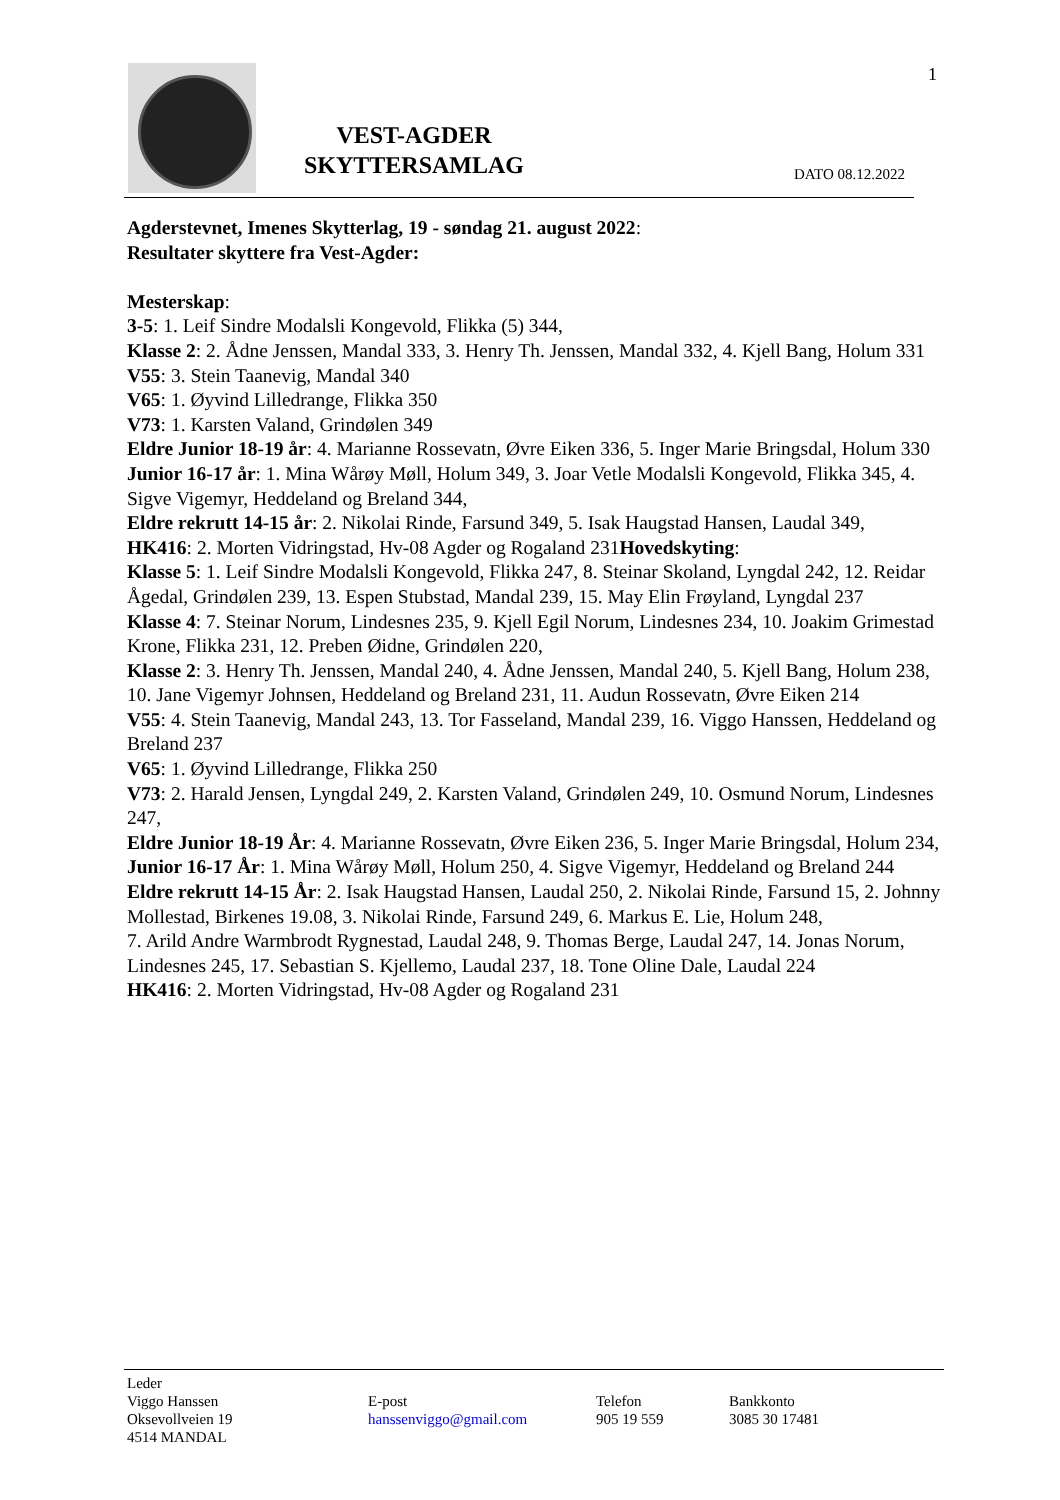VEST-AGDER SKYTTERSAMLAG
DATO 08.12.2022
1
Agderstevnet, Imenes Skytterlag, 19 - søndag 21. august 2022:
Resultater skyttere fra Vest-Agder:
Mesterskap:
3-5: 1. Leif Sindre Modalsli Kongevold, Flikka (5) 344,
Klasse 2: 2. Ådne Jenssen, Mandal 333, 3. Henry Th. Jenssen, Mandal 332, 4. Kjell Bang, Holum 331
V55: 3. Stein Taanevig, Mandal 340
V65: 1. Øyvind Lilledrange, Flikka 350
V73: 1. Karsten Valand, Grindølen 349
Eldre Junior 18-19 år: 4. Marianne Rossevatn, Øvre Eiken 336, 5. Inger Marie Bringsdal, Holum 330
Junior 16-17 år: 1. Mina Wårøy Møll, Holum 349, 3. Joar Vetle Modalsli Kongevold, Flikka 345, 4. Sigve Vigemyr, Heddeland og Breland 344,
Eldre rekrutt 14-15 år: 2. Nikolai Rinde, Farsund 349, 5. Isak Haugstad Hansen, Laudal 349,
HK416: 2. Morten Vidringstad, Hv-08 Agder og Rogaland 231Hovedskyting:
Klasse 5: 1. Leif Sindre Modalsli Kongevold, Flikka 247, 8. Steinar Skoland, Lyngdal 242, 12. Reidar Ågedal, Grindølen 239, 13. Espen Stubstad, Mandal 239, 15. May Elin Frøyland, Lyngdal 237
Klasse 4: 7. Steinar Norum, Lindesnes 235, 9. Kjell Egil Norum, Lindesnes 234, 10. Joakim Grimestad Krone, Flikka 231, 12. Preben Øidne, Grindølen 220,
Klasse 2: 3. Henry Th. Jenssen, Mandal 240, 4. Ådne Jenssen, Mandal 240, 5. Kjell Bang, Holum 238,
10. Jane Vigemyr Johnsen, Heddeland og Breland 231, 11. Audun Rossevatn, Øvre Eiken 214
V55: 4. Stein Taanevig, Mandal 243, 13. Tor Fasseland, Mandal 239, 16. Viggo Hanssen, Heddeland og Breland 237
V65: 1. Øyvind Lilledrange, Flikka 250
V73: 2. Harald Jensen, Lyngdal 249, 2. Karsten Valand, Grindølen 249, 10. Osmund Norum, Lindesnes 247,
Eldre Junior 18-19 År: 4. Marianne Rossevatn, Øvre Eiken 236, 5. Inger Marie Bringsdal, Holum 234,
Junior 16-17 År: 1. Mina Wårøy Møll, Holum 250, 4. Sigve Vigemyr, Heddeland og Breland 244
Eldre rekrutt 14-15 År: 2. Isak Haugstad Hansen, Laudal 250, 2. Nikolai Rinde, Farsund 15, 2. Johnny Mollestad, Birkenes 19.08, 3. Nikolai Rinde, Farsund 249, 6. Markus E. Lie, Holum 248,
7. Arild Andre Warmbrodt Rygnestad, Laudal 248, 9. Thomas Berge, Laudal 247, 14. Jonas Norum, Lindesnes 245, 17. Sebastian S. Kjellemo, Laudal 237, 18. Tone Oline Dale, Laudal 224
HK416: 2. Morten Vidringstad, Hv-08 Agder og Rogaland 231
Leder
Viggo Hanssen
Oksevollveien 19
4514 MANDAL
E-post
hanssenviggo@gmail.com
Telefon
905 19 559
Bankkonto
3085 30 17481